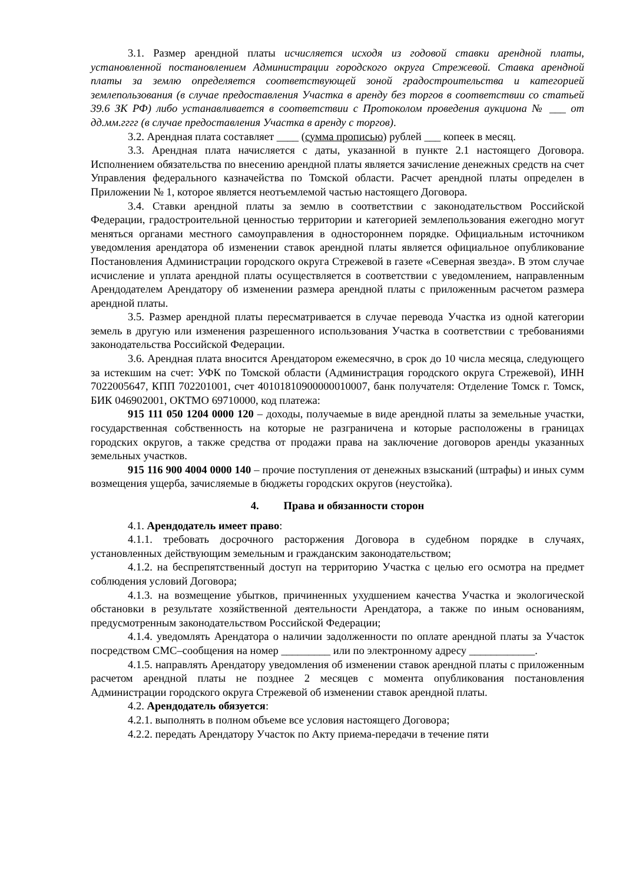3.1. Размер арендной платы исчисляется исходя из годовой ставки арендной платы, установленной постановлением Администрации городского округа Стрежевой. Ставка арендной платы за землю определяется соответствующей зоной градостроительства и категорией землепользования (в случае предоставления Участка в аренду без торгов в соответствии со статьей 39.6 ЗК РФ) либо устанавливается в соответствии с Протоколом проведения аукциона № ___ от дд.мм.гггг (в случае предоставления Участка в аренду с торгов).
3.2. Арендная плата составляет ____ (сумма прописью) рублей ___ копеек в месяц.
3.3. Арендная плата начисляется с даты, указанной в пункте 2.1 настоящего Договора. Исполнением обязательства по внесению арендной платы является зачисление денежных средств на счет Управления федерального казначейства по Томской области. Расчет арендной платы определен в Приложении № 1, которое является неотъемлемой частью настоящего Договора.
3.4. Ставки арендной платы за землю в соответствии с законодательством Российской Федерации, градостроительной ценностью территории и категорией землепользования ежегодно могут меняться органами местного самоуправления в одностороннем порядке. Официальным источником уведомления арендатора об изменении ставок арендной платы является официальное опубликование Постановления Администрации городского округа Стрежевой в газете «Северная звезда». В этом случае исчисление и уплата арендной платы осуществляется в соответствии с уведомлением, направленным Арендодателем Арендатору об изменении размера арендной платы с приложенным расчетом размера арендной платы.
3.5. Размер арендной платы пересматривается в случае перевода Участка из одной категории земель в другую или изменения разрешенного использования Участка в соответствии с требованиями законодательства Российской Федерации.
3.6. Арендная плата вносится Арендатором ежемесячно, в срок до 10 числа месяца, следующего за истекшим на счет: УФК по Томской области (Администрация городского округа Стрежевой), ИНН 7022005647, КПП 702201001, счет 40101810900000010007, банк получателя: Отделение Томск г. Томск, БИК 046902001, ОКТМО 69710000, код платежа:
915 111 050 1204 0000 120 – доходы, получаемые в виде арендной платы за земельные участки, государственная собственность на которые не разграничена и которые расположены в границах городских округов, а также средства от продажи права на заключение договоров аренды указанных земельных участков.
915 116 900 4004 0000 140 – прочие поступления от денежных взысканий (штрафы) и иных сумм возмещения ущерба, зачисляемые в бюджеты городских округов (неустойка).
4. Права и обязанности сторон
4.1. Арендодатель имеет право:
4.1.1. требовать досрочного расторжения Договора в судебном порядке в случаях, установленных действующим земельным и гражданским законодательством;
4.1.2. на беспрепятственный доступ на территорию Участка с целью его осмотра на предмет соблюдения условий Договора;
4.1.3. на возмещение убытков, причиненных ухудшением качества Участка и экологической обстановки в результате хозяйственной деятельности Арендатора, а также по иным основаниям, предусмотренным законодательством Российской Федерации;
4.1.4. уведомлять Арендатора о наличии задолженности по оплате арендной платы за Участок посредством СМС–сообщения на номер _________ или по электронному адресу ____________.
4.1.5. направлять Арендатору уведомления об изменении ставок арендной платы с приложенным расчетом арендной платы не позднее 2 месяцев с момента опубликования постановления Администрации городского округа Стрежевой об изменении ставок арендной платы.
4.2. Арендодатель обязуется:
4.2.1. выполнять в полном объеме все условия настоящего Договора;
4.2.2. передать Арендатору Участок по Акту приема-передачи в течение пяти